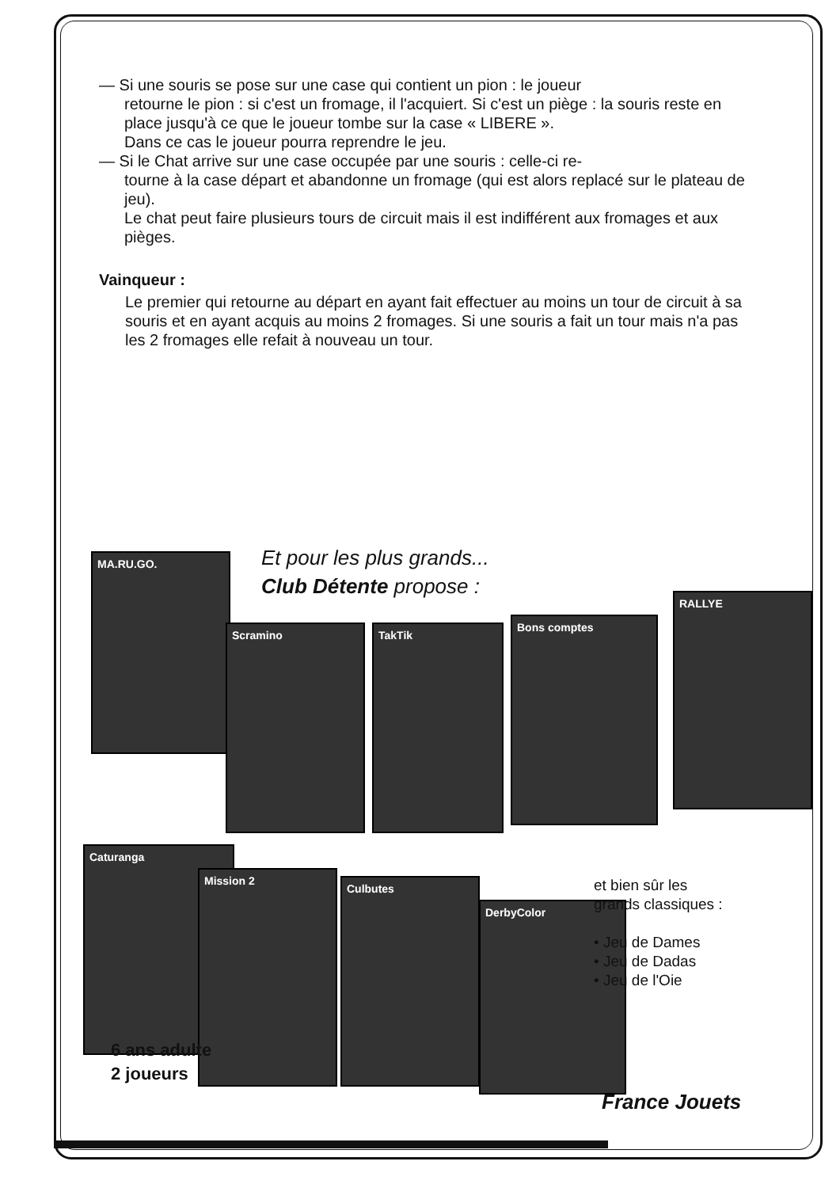— Si une souris se pose sur une case qui contient un pion : le joueur
retourne le pion : si c'est un fromage, il l'acquiert. Si c'est un piège : la souris reste en place jusqu'à ce que le joueur tombe sur la case « LIBERE ».
Dans ce cas le joueur pourra reprendre le jeu.
— Si le Chat arrive sur une case occupée par une souris : celle-ci re-
tourne à la case départ et abandonne un fromage (qui est alors replacé sur le plateau de jeu).
Le chat peut faire plusieurs tours de circuit mais il est indifférent aux fromages et aux pièges.
Vainqueur :
Le premier qui retourne au départ en ayant fait effectuer au moins un tour de circuit à sa souris et en ayant acquis au moins 2 fromages. Si une souris a fait un tour mais n'a pas les 2 fromages elle refait à nouveau un tour.
Et pour les plus grands...
Club Détente propose :
MA.RU.GO.
Scramino TakTik
Bons comptes
RALLYE
Caturanga
Mission 2
Culbutes
DerbyColor
et bien sûr les
grands classiques :
• Jeu de Dames
• Jeu de Dadas
• Jeu de l'Oie
6 ans adulte
2 joueurs
France Jouets